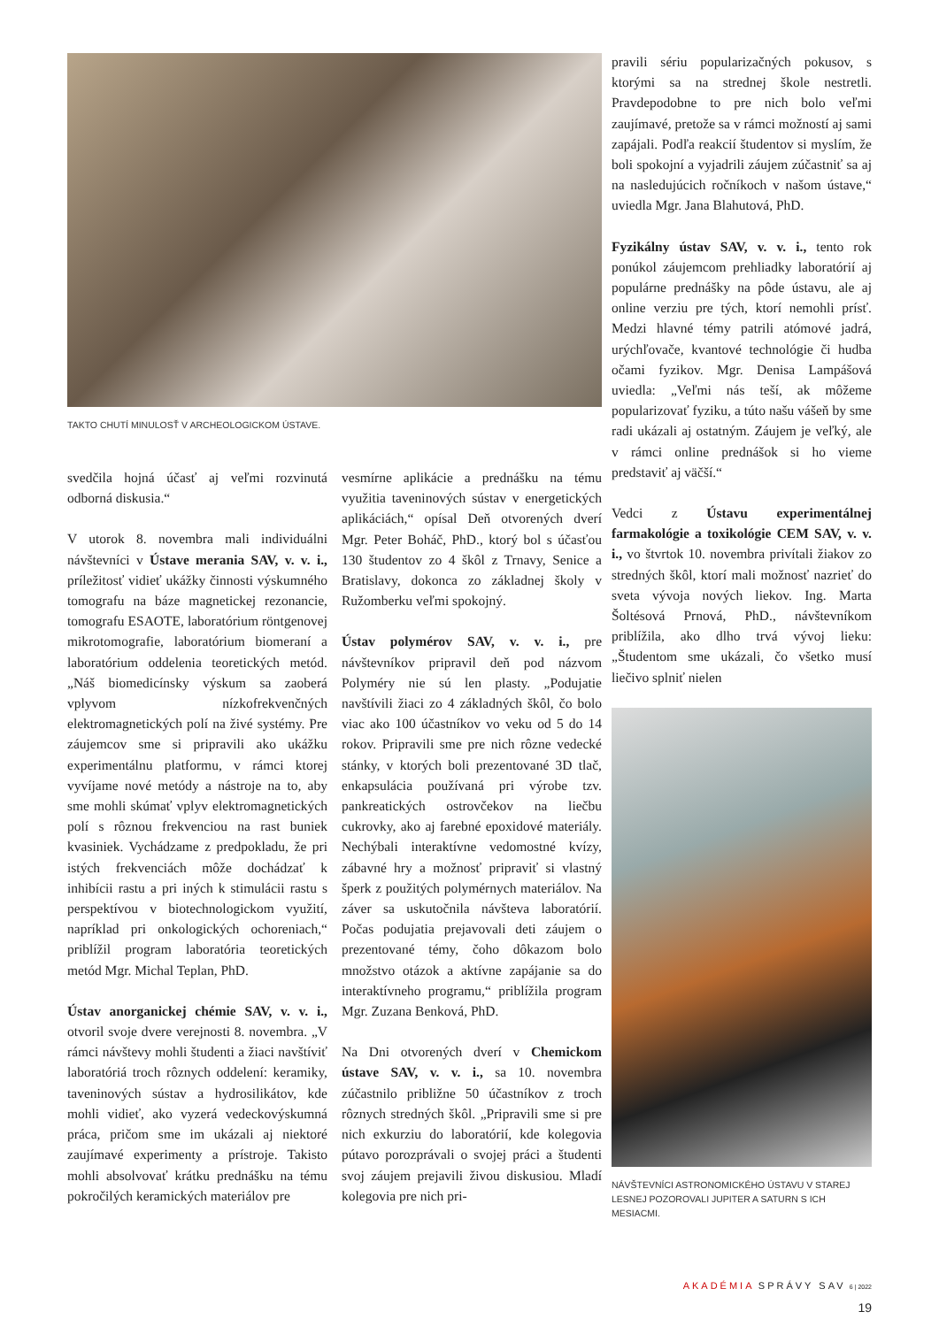TAKTO CHUTÍ MINULOSŤ V ARCHEOLOGICKOM ÚSTAVE.
svedčila hojná účasť aj veľmi rozvinutá odborná diskusia.“
V utorok 8. novembra mali individuálni návštevníci v Ústave merania SAV, v. v. i., príležitosť vidieť ukážky činnosti výskumného tomografu na báze magnetickej rezonancie, tomografu ESAOTE, laboratórium röntgenovej mikrotomografie, laboratórium biomeraní a laboratórium oddelenia teoretických metód. „Náš biomedicínsky výskum sa zaoberá vplyvom nízkofrekvenčných elektromagnetických polí na živé systémy. Pre záujemcov sme si pripravili ako ukážku experimentálnu platformu, v rámci ktorej vyvíjame nové metódy a nástroje na to, aby sme mohli skúmať vplyv elektromagnetických polí s rôznou frekvenciou na rast buniek kvasiniek. Vychádzame z predpokladu, že pri istých frekvenciách môže dochádzať k inhibícii rastu a pri iných k stimulácii rastu s perspektívou v biotechnologickom využití, napríklad pri onkologických ochoreniach,“ priblížil program laboratória teoretických metód Mgr. Michal Teplan, PhD.
Ústav anorganickej chémie SAV, v. v. i., otvoril svoje dvere verejnosti 8. novembra. „V rámci návštevy mohli študenti a žiaci navštíviť laboratóriá troch rôznych oddelení: keramiky, taveninových sústav a hydrosilikátov, kde mohli vidieť, ako vyzerá vedeckovýskumná práca, pričom sme im ukázali aj niektoré zaujímavé experimenty a prístroje. Takisto mohli absolvovať krátku prednášku na tému pokročilých keramických materiálov pre
vesmírne aplikácie a prednášku na tému využitia taveninových sústav v energetických aplikáciách,“ opísal Deň otvorených dverí Mgr. Peter Boháč, PhD., ktorý bol s účasťou 130 študentov zo 4 škôl z Trnavy, Senice a Bratislavy, dokonca zo základnej školy v Ružomberku veľmi spokojný.
Ústav polymérov SAV, v. v. i., pre návštevníkov pripravil deň pod názvom Polyméry nie sú len plasty. „Podujatie navštívili žiaci zo 4 základných škôl, čo bolo viac ako 100 účastníkov vo veku od 5 do 14 rokov. Pripravili sme pre nich rôzne vedecké stánky, v ktorých boli prezentované 3D tlač, enkapsulácia používaná pri výrobe tzv. pankreatických ostrovčekov na liečbu cukrovky, ako aj farebné epoxidové materiály. Nechýbali interaktívne vedomostné kvízy, zábavné hry a možnosť pripraviť si vlastný šperk z použitých polymérnych materiálov. Na záver sa uskutočnila návšteva laboratórií. Počas podujatia prejavovali deti záujem o prezentované témy, čoho dôkazom bolo množstvo otázok a aktívne zapájanie sa do interaktívneho programu,“ priblížila program Mgr. Zuzana Benková, PhD.
Na Dni otvorených dverí v Chemickom ústave SAV, v. v. i., sa 10. novembra zúčastnilo približne 50 účastníkov z troch rôznych stredných škôl. „Pripravili sme si pre nich exkurziu do laboratórií, kde kolegovia pútavo porozprávali o svojej práci a študenti svoj záujem prejavili živou diskusiou. Mladí kolegovia pre nich pri-
pravili sériu popularizačných pokusov, s ktorými sa na strednej škole nestretli. Pravdepodobne to pre nich bolo veľmi zaujímavé, pretože sa v rámci možností aj sami zapájali. Podľa reakcií študentov si myslím, že boli spokojní a vyjadrili záujem zúčastniť sa aj na nasledujúcich ročníkoch v našom ústave,“ uviedla Mgr. Jana Blahutová, PhD.
Fyzikálny ústav SAV, v. v. i., tento rok ponúkol záujemcom prehliadky laboratórií aj populárne prednášky na pôde ústavu, ale aj online verziu pre tých, ktorí nemohli prísť. Medzi hlavné témy patrili atómové jadrá, urýchľovače, kvantové technológie či hudba očami fyzikov. Mgr. Denisa Lampášová uviedla: „Veľmi nás teší, ak môžeme popularizovať fyziku, a túto našu vášeň by sme radi ukázali aj ostatným. Záujem je veľký, ale v rámci online prednášok si ho vieme predstaviť aj väčší.“
Vedci z Ústavu experimentálnej farmakológie a toxikológie CEM SAV, v. v. i., vo štvrtok 10. novembra privítali žiakov zo stredných škôl, ktorí mali možnosť nazrieť do sveta vývoja nových liekov. Ing. Marta Šoltésová Prnová, PhD., návštevníkom priblížila, ako dlho trvá vývoj lieku: „Študentom sme ukázali, čo všetko musí liečivo splniť nielen
NÁVŠTEVNÍCI ASTRONOMICKÉHO ÚSTAVU V STAREJ LESNEJ POZOROVALI JUPITER A SATURN S ICH MESIACMI.
AKADÉMIA SPRÁVY SAV 6 | 2022
19